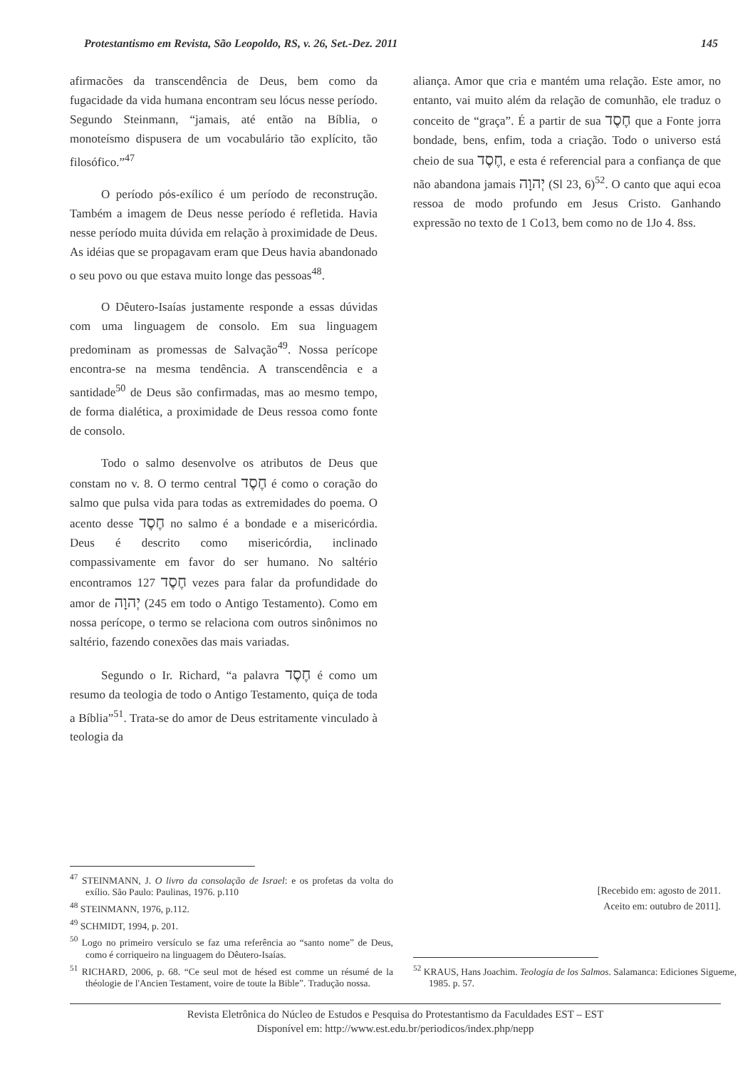Protestantismo em Revista, São Leopoldo, RS, v. 26, Set.-Dez. 2011 145
afirmacões da transcendência de Deus, bem como da fugacidade da vida humana encontram seu lócus nesse período. Segundo Steinmann, “jamais, até então na Bíblia, o monoteísmo dispusera de um vocabulário tão explícito, tão filosófico.”<sup>47</sup>
O período pós-exílico é um período de reconstrução. Também a imagem de Deus nesse período é refletida. Havia nesse período muita dúvida em relação à proximidade de Deus. As idéias que se propagavam eram que Deus havia abandonado o seu povo ou que estava muito longe das pessoas<sup>48</sup>.
O Dêutero-Isaías justamente responde a essas dúvidas com uma linguagem de consolo. Em sua linguagem predominam as promessas de Salvação<sup>49</sup>. Nossa perícope encontra-se na mesma tendência. A transcendência e a santidade<sup>50</sup> de Deus são confirmadas, mas ao mesmo tempo, de forma dialética, a proximidade de Deus ressoa como fonte de consolo.
Todo o salmo desenvolve os atributos de Deus que constam no v. 8. O termo central חֶסֶד é como o coração do salmo que pulsa vida para todas as extremidades do poema. O acento desse חֶסֶד no salmo é a bondade e a misericórdia. Deus é descrito como misericórdia, inclinado compassivamente em favor do ser humano. No saltério encontramos חֶסֶד 127 vezes para falar da profundidade do amor de יְהוָה (245 em todo o Antigo Testamento). Como em nossa perícope, o termo se relaciona com outros sinônimos no saltério, fazendo conexões das mais variadas.
Segundo o Ir. Richard, “a palavra חֶסֶד é como um resumo da teologia de todo o Antigo Testamento, quiça de toda a Bíblia”<sup>51</sup>. Trata-se do amor de Deus estritamente vinculado à teologia da
<sup>47</sup> STEINMANN, J. O livro da consolação de Israel: e os profetas da volta do exílio. São Paulo: Paulinas, 1976. p.110
<sup>48</sup> STEINMANN, 1976, p.112.
<sup>49</sup> SCHMIDT, 1994, p. 201.
<sup>50</sup> Logo no primeiro versículo se faz uma referência ao “santo nome” de Deus, como é corriqueiro na linguagem do Dêutero-Isaías.
<sup>51</sup> RICHARD, 2006, p. 68. “Ce seul mot de hésed est comme un résumé de la théologie de l'Ancien Testament, voire de toute la Bible”. Tradução nossa.
aliança. Amor que cria e mantém uma relação. Este amor, no entanto, vai muito além da relação de comunhão, ele traduz o conceito de “graça”. É a partir de sua חֶסֶד que a Fonte jorra bondade, bens, enfim, toda a criação. Todo o universo está cheio de sua חֶסֶד, e esta é referencial para a confiança de que não abandona jamais יְהוָה (Sl 23, 6)<sup>52</sup>. O canto que aqui ecoa ressoa de modo profundo em Jesus Cristo. Ganhando expressão no texto de 1 Co13, bem como no de 1Jo 4. 8ss.
[Recebido em: agosto de 2011.
Aceito em: outubro de 2011].
<sup>52</sup> KRAUS, Hans Joachim. Teología de los Salmos. Salamanca: Ediciones Sigueme, 1985. p. 57.
Revista Eletrônica do Núcleo de Estudos e Pesquisa do Protestantismo da Faculdades EST – EST
Disponível em: http://www.est.edu.br/periodicos/index.php/nepp